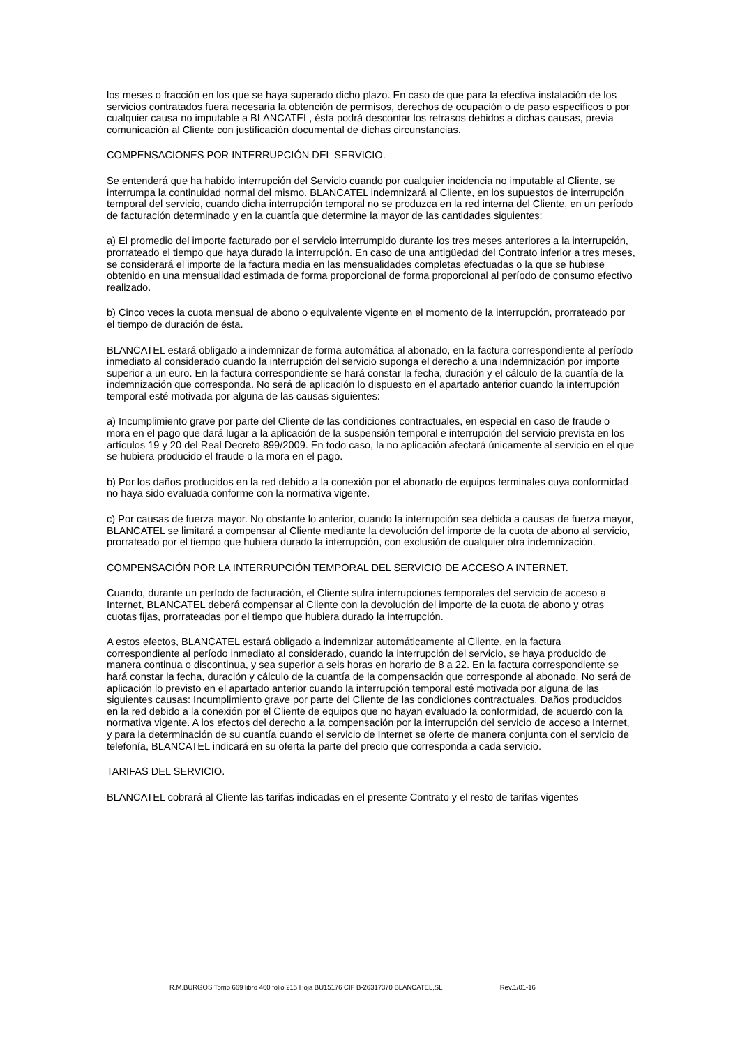los meses o fracción en los que se haya superado dicho plazo. En caso de que para la efectiva instalación de los servicios contratados fuera necesaria la obtención de permisos, derechos de ocupación o de paso específicos o por cualquier causa no imputable a BLANCATEL, ésta podrá descontar los retrasos debidos a dichas causas, previa comunicación al Cliente con justificación documental de dichas circunstancias.
COMPENSACIONES POR INTERRUPCIÓN DEL SERVICIO.
Se entenderá que ha habido interrupción del Servicio cuando por cualquier incidencia no imputable al Cliente, se interrumpa la continuidad normal del mismo. BLANCATEL indemnizará al Cliente, en los supuestos de interrupción temporal del servicio, cuando dicha interrupción temporal no se produzca en la red interna del Cliente, en un período de facturación determinado y en la cuantía que determine la mayor de las cantidades siguientes:
a) El promedio del importe facturado por el servicio interrumpido durante los tres meses anteriores a la interrupción, prorrateado el tiempo que haya durado la interrupción. En caso de una antigüedad del Contrato inferior a tres meses, se considerará el importe de la factura media en las mensualidades completas efectuadas o la que se hubiese obtenido en una mensualidad estimada de forma proporcional de forma proporcional al período de consumo efectivo realizado.
b) Cinco veces la cuota mensual de abono o equivalente vigente en el momento de la interrupción, prorrateado por el tiempo de duración de ésta.
BLANCATEL estará obligado a indemnizar de forma automática al abonado, en la factura correspondiente al período inmediato al considerado cuando la interrupción del servicio suponga el derecho a una indemnización por importe superior a un euro. En la factura correspondiente se hará constar la fecha, duración y el cálculo de la cuantía de la indemnización que corresponda. No será de aplicación lo dispuesto en el apartado anterior cuando la interrupción temporal esté motivada por alguna de las causas siguientes:
a) Incumplimiento grave por parte del Cliente de las condiciones contractuales, en especial en caso de fraude o mora en el pago que dará lugar a la aplicación de la suspensión temporal e interrupción del servicio prevista en los artículos 19 y 20 del Real Decreto 899/2009. En todo caso, la no aplicación afectará únicamente al servicio en el que se hubiera producido el fraude o la mora en el pago.
b) Por los daños producidos en la red debido a la conexión por el abonado de equipos terminales cuya conformidad no haya sido evaluada conforme con la normativa vigente.
c) Por causas de fuerza mayor. No obstante lo anterior, cuando la interrupción sea debida a causas de fuerza mayor, BLANCATEL se limitará a compensar al Cliente mediante la devolución del importe de la cuota de abono al servicio, prorrateado por el tiempo que hubiera durado la interrupción, con exclusión de cualquier otra indemnización.
COMPENSACIÓN POR LA INTERRUPCIÓN TEMPORAL DEL SERVICIO DE ACCESO A INTERNET.
Cuando, durante un período de facturación, el Cliente sufra interrupciones temporales del servicio de acceso a Internet, BLANCATEL deberá compensar al Cliente con la devolución del importe de la cuota de abono y otras cuotas fijas, prorrateadas por el tiempo que hubiera durado la interrupción.
A estos efectos, BLANCATEL estará obligado a indemnizar automáticamente al Cliente, en la factura correspondiente al período inmediato al considerado, cuando la interrupción del servicio, se haya producido de manera continua o discontinua, y sea superior a seis horas en horario de 8 a 22. En la factura correspondiente se hará constar la fecha, duración y cálculo de la cuantía de la compensación que corresponde al abonado. No será de aplicación lo previsto en el apartado anterior cuando la interrupción temporal esté motivada por alguna de las siguientes causas: Incumplimiento grave por parte del Cliente de las condiciones contractuales. Daños producidos en la red debido a la conexión por el Cliente de equipos que no hayan evaluado la conformidad, de acuerdo con la normativa vigente. A los efectos del derecho a la compensación por la interrupción del servicio de acceso a Internet, y para la determinación de su cuantía cuando el servicio de Internet se oferte de manera conjunta con el servicio de telefonía, BLANCATEL indicará en su oferta la parte del precio que corresponda a cada servicio.
TARIFAS DEL SERVICIO.
BLANCATEL cobrará al Cliente las tarifas indicadas en el presente Contrato y el resto de tarifas vigentes
R.M.BURGOS Tomo 669 libro 460 folio 215 Hoja BU15176 CIF B-26317370 BLANCATEL,SL Rev.1/01-16